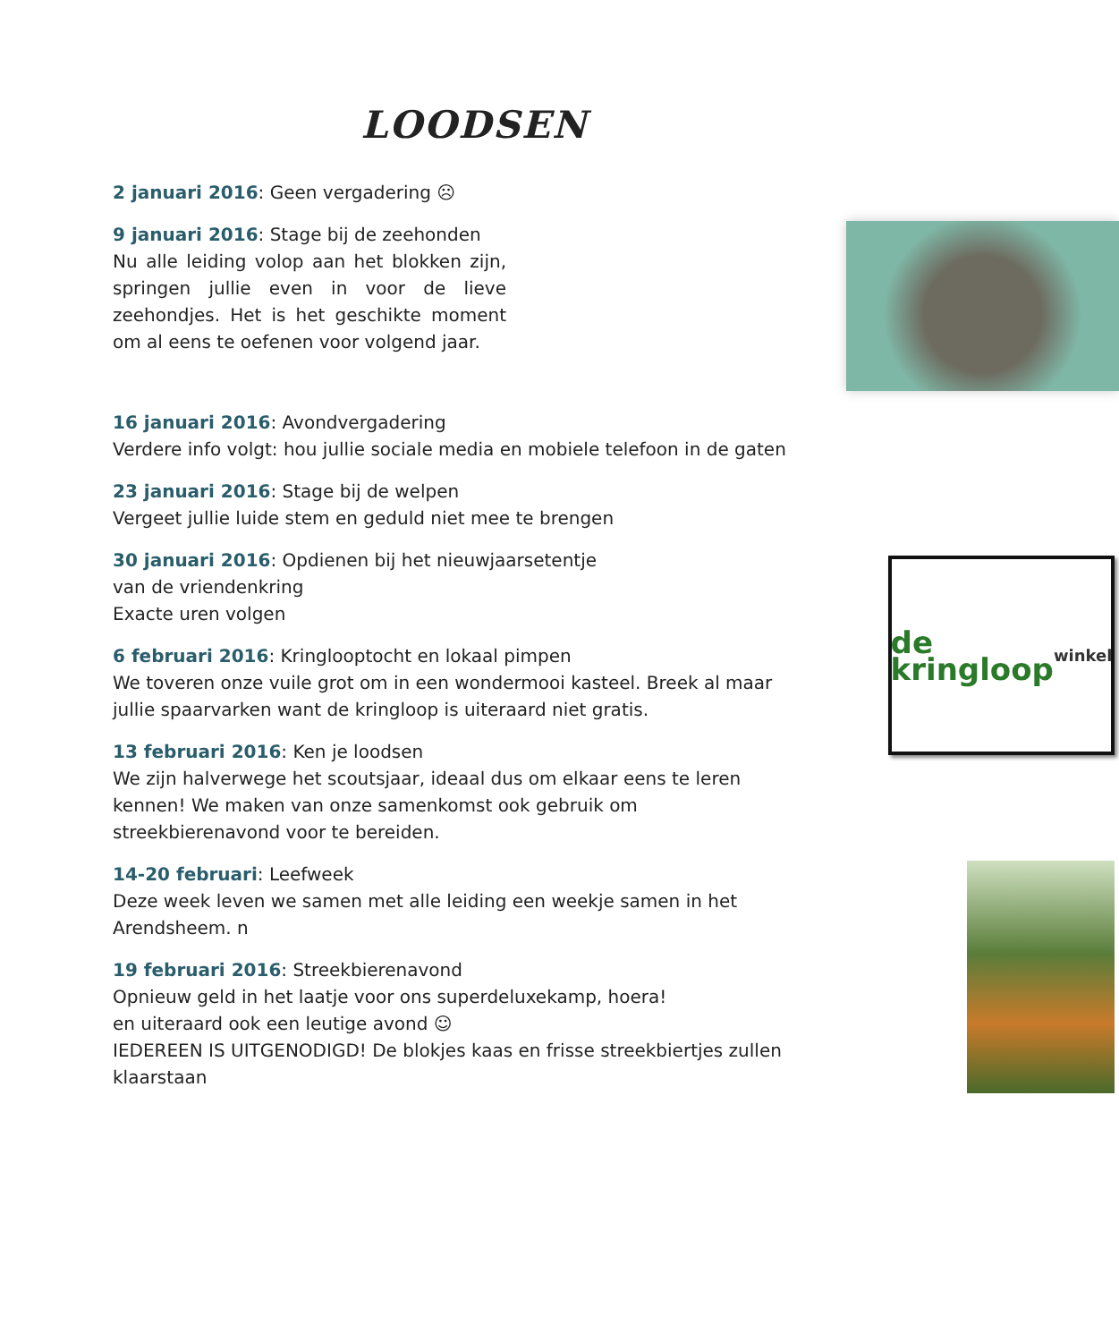LOODSEN
2 januari 2016: Geen vergadering ☹
9 januari 2016: Stage bij de zeehonden
Nu alle leiding volop aan het blokken zijn, springen jullie even in voor de lieve zeehondjes. Het is het geschikte moment om al eens te oefenen voor volgend jaar.
16 januari 2016: Avondvergadering
Verdere info volgt: hou jullie sociale media en mobiele telefoon in de gaten
23 januari 2016: Stage bij de welpen
Vergeet jullie luide stem en geduld niet mee te brengen
de kringloop winkel
30 januari 2016: Opdienen bij het nieuwjaarsetentje
van de vriendenkring
Exacte uren volgen
6 februari 2016: Kringlooptocht en lokaal pimpen
We toveren onze vuile grot om in een wondermooi kasteel. Breek al maar jullie spaarvarken want de kringloop is uiteraard niet gratis.
13 februari 2016: Ken je loodsen
We zijn halverwege het scoutsjaar, ideaal dus om elkaar eens te leren kennen! We maken van onze samenkomst ook gebruik om streekbierenavond voor te bereiden.
14-20 februari: Leefweek
Deze week leven we samen met alle leiding een weekje samen in het Arendsheem. n
19 februari 2016: Streekbierenavond
Opnieuw geld in het laatje voor ons superdeluxekamp, hoera!
en uiteraard ook een leutige avond ☺
IEDEREEN IS UITGENODIGD! De blokjes kaas en frisse streekbiertjes zullen klaarstaan